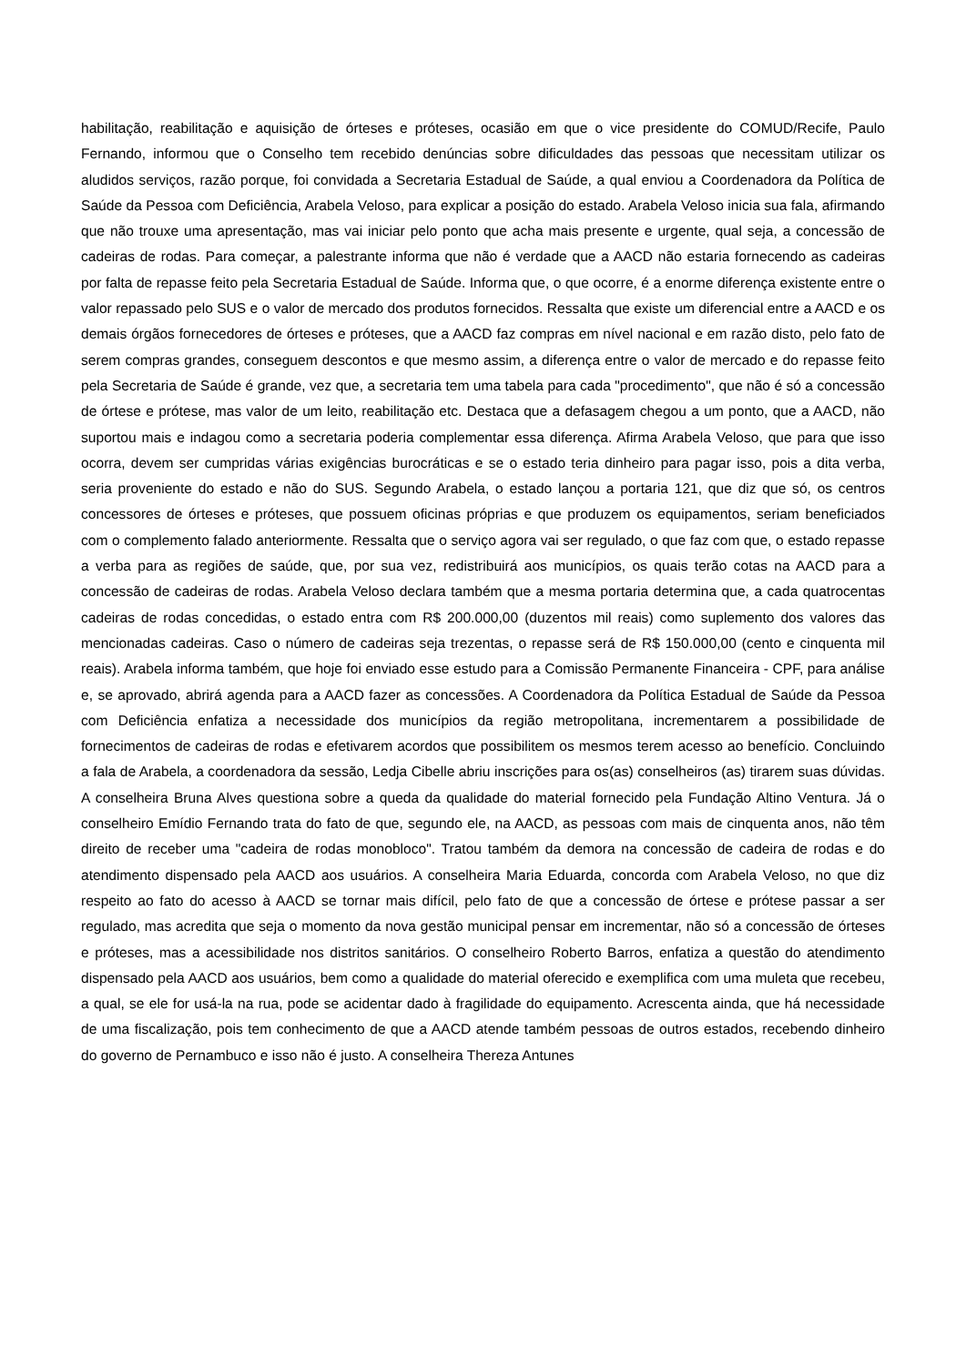habilitação, reabilitação e aquisição de órteses e próteses, ocasião em que o vice presidente do COMUD/Recife, Paulo Fernando, informou que o Conselho tem recebido denúncias sobre dificuldades das pessoas que necessitam utilizar os aludidos serviços, razão porque, foi convidada a Secretaria Estadual de Saúde, a qual enviou a Coordenadora da Política de Saúde da Pessoa com Deficiência, Arabela Veloso, para explicar a posição do estado. Arabela Veloso inicia sua fala, afirmando que não trouxe uma apresentação, mas vai iniciar pelo ponto que acha mais presente e urgente, qual seja, a concessão de cadeiras de rodas. Para começar, a palestrante informa que não é verdade que a AACD não estaria fornecendo as cadeiras por falta de repasse feito pela Secretaria Estadual de Saúde. Informa que, o que ocorre, é a enorme diferença existente entre o valor repassado pelo SUS e o valor de mercado dos produtos fornecidos. Ressalta que existe um diferencial entre a AACD e os demais órgãos fornecedores de órteses e próteses, que a AACD faz compras em nível nacional e em razão disto, pelo fato de serem compras grandes, conseguem descontos e que mesmo assim, a diferença entre o valor de mercado e do repasse feito pela Secretaria de Saúde é grande, vez que, a secretaria tem uma tabela para cada "procedimento", que não é só a concessão de órtese e prótese, mas valor de um leito, reabilitação etc. Destaca que a defasagem chegou a um ponto, que a AACD, não suportou mais e indagou como a secretaria poderia complementar essa diferença. Afirma Arabela Veloso, que para que isso ocorra, devem ser cumpridas várias exigências burocráticas e se o estado teria dinheiro para pagar isso, pois a dita verba, seria proveniente do estado e não do SUS. Segundo Arabela, o estado lançou a portaria 121, que diz que só, os centros concessores de órteses e próteses, que possuem oficinas próprias e que produzem os equipamentos, seriam beneficiados com o complemento falado anteriormente. Ressalta que o serviço agora vai ser regulado, o que faz com que, o estado repasse a verba para as regiões de saúde, que, por sua vez, redistribuirá aos municípios, os quais terão cotas na AACD para a concessão de cadeiras de rodas. Arabela Veloso declara também que a mesma portaria determina que, a cada quatrocentas cadeiras de rodas concedidas, o estado entra com R$ 200.000,00 (duzentos mil reais) como suplemento dos valores das mencionadas cadeiras. Caso o número de cadeiras seja trezentas, o repasse será de R$ 150.000,00 (cento e cinquenta mil reais). Arabela informa também, que hoje foi enviado esse estudo para a Comissão Permanente Financeira - CPF, para análise e, se aprovado, abrirá agenda para a AACD fazer as concessões. A Coordenadora da Política Estadual de Saúde da Pessoa com Deficiência enfatiza a necessidade dos municípios da região metropolitana, incrementarem a possibilidade de fornecimentos de cadeiras de rodas e efetivarem acordos que possibilitem os mesmos terem acesso ao benefício. Concluindo a fala de Arabela, a coordenadora da sessão, Ledja Cibelle abriu inscrições para os(as) conselheiros (as) tirarem suas dúvidas. A conselheira Bruna Alves questiona sobre a queda da qualidade do material fornecido pela Fundação Altino Ventura. Já o conselheiro Emídio Fernando trata do fato de que, segundo ele, na AACD, as pessoas com mais de cinquenta anos, não têm direito de receber uma "cadeira de rodas monobloco". Tratou também da demora na concessão de cadeira de rodas e do atendimento dispensado pela AACD aos usuários. A conselheira Maria Eduarda, concorda com Arabela Veloso, no que diz respeito ao fato do acesso à AACD se tornar mais difícil, pelo fato de que a concessão de órtese e prótese passar a ser regulado, mas acredita que seja o momento da nova gestão municipal pensar em incrementar, não só a concessão de órteses e próteses, mas a acessibilidade nos distritos sanitários. O conselheiro Roberto Barros, enfatiza a questão do atendimento dispensado pela AACD aos usuários, bem como a qualidade do material oferecido e exemplifica com uma muleta que recebeu, a qual, se ele for usá-la na rua, pode se acidentar dado à fragilidade do equipamento. Acrescenta ainda, que há necessidade de uma fiscalização, pois tem conhecimento de que a AACD atende também pessoas de outros estados, recebendo dinheiro do governo de Pernambuco e isso não é justo. A conselheira Thereza Antunes